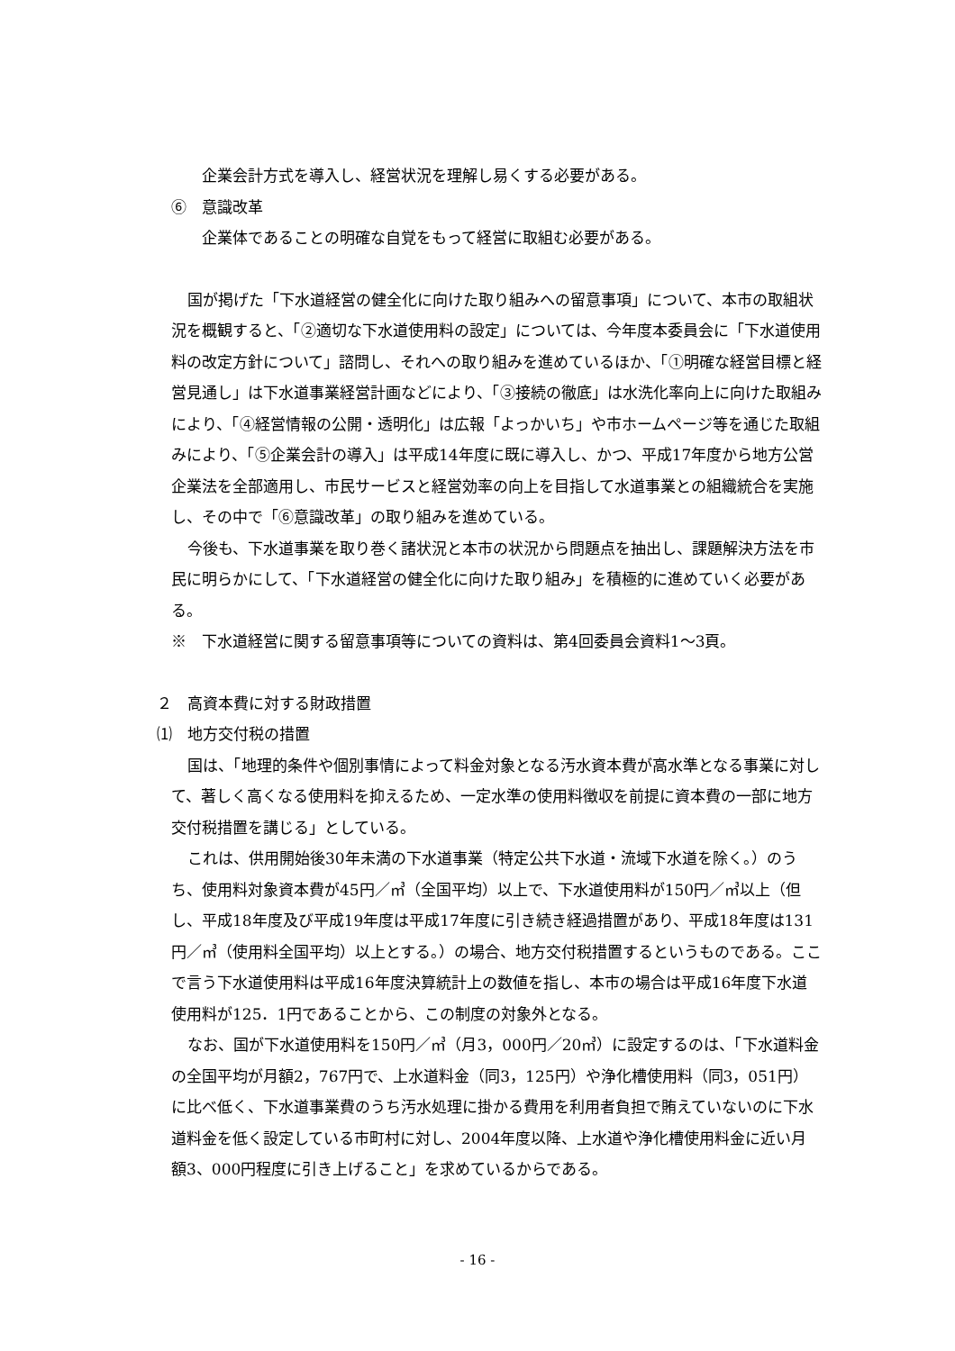企業会計方式を導入し、経営状況を理解し易くする必要がある。
⑥　意識改革
企業体であることの明確な自覚をもって経営に取組む必要がある。
国が掲げた「下水道経営の健全化に向けた取り組みへの留意事項」について、本市の取組状況を概観すると、「②適切な下水道使用料の設定」については、今年度本委員会に「下水道使用料の改定方針について」諮問し、それへの取り組みを進めているほか、「①明確な経営目標と経営見通し」は下水道事業経営計画などにより、「③接続の徹底」は水洗化率向上に向けた取組みにより、「④経営情報の公開・透明化」は広報「よっかいち」や市ホームページ等を通じた取組みにより、「⑤企業会計の導入」は平成14年度に既に導入し、かつ、平成17年度から地方公営企業法を全部適用し、市民サービスと経営効率の向上を目指して水道事業との組織統合を実施し、その中で「⑥意識改革」の取り組みを進めている。
今後も、下水道事業を取り巻く諸状況と本市の状況から問題点を抽出し、課題解決方法を市民に明らかにして、「下水道経営の健全化に向けた取り組み」を積極的に進めていく必要がある。
※　下水道経営に関する留意事項等についての資料は、第4回委員会資料1～3頁。
２　高資本費に対する財政措置
⑴　地方交付税の措置
国は、「地理的条件や個別事情によって料金対象となる汚水資本費が高水準となる事業に対して、著しく高くなる使用料を抑えるため、一定水準の使用料徴収を前提に資本費の一部に地方交付税措置を講じる」としている。
これは、供用開始後30年未満の下水道事業（特定公共下水道・流域下水道を除く。）のうち、使用料対象資本費が45円／㎥（全国平均）以上で、下水道使用料が150円／㎥以上（但し、平成18年度及び平成19年度は平成17年度に引き続き経過措置があり、平成18年度は131円／㎥（使用料全国平均）以上とする。）の場合、地方交付税措置するというものである。ここで言う下水道使用料は平成16年度決算統計上の数値を指し、本市の場合は平成16年度下水道使用料が125．1円であることから、この制度の対象外となる。
なお、国が下水道使用料を150円／㎥（月3，000円／20㎥）に設定するのは、「下水道料金の全国平均が月額2，767円で、上水道料金（同3，125円）や浄化槽使用料（同3，051円）に比べ低く、下水道事業費のうち汚水処理に掛かる費用を利用者負担で賄えていないのに下水道料金を低く設定している市町村に対し、2004年度以降、上水道や浄化槽使用料金に近い月額3、000円程度に引き上げること」を求めているからである。
- 16 -